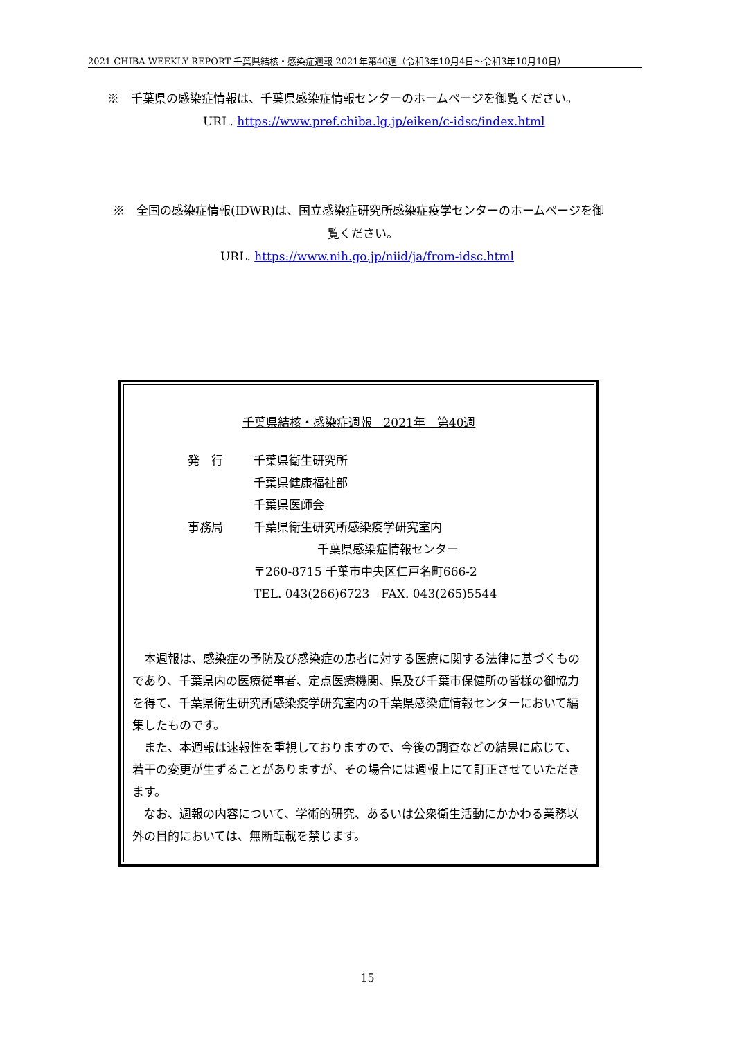2021 CHIBA WEEKLY REPORT 千葉県結核・感染症週報 2021年第40週（令和3年10月4日～令和3年10月10日）
※　千葉県の感染症情報は、千葉県感染症情報センターのホームページを御覧ください。
URL. https://www.pref.chiba.lg.jp/eiken/c-idsc/index.html
※　全国の感染症情報(IDWR)は、国立感染症研究所感染症疫学センターのホームページを御
覧ください。
URL. https://www.nih.go.jp/niid/ja/from-idsc.html
千葉県結核・感染症週報　2021年　第40週
| 発 行 | 千葉県衛生研究所 |
| | 千葉県健康福祉部 |
| | 千葉県医師会 |
| 事務局 | 千葉県衛生研究所感染疫学研究室内 |
| | 千葉県感染症情報センター |
| | 〒260-8715 千葉市中央区仁戸名町666-2 |
| | TEL. 043(266)6723 FAX. 043(265)5544 |
　本週報は、感染症の予防及び感染症の患者に対する医療に関する法律に基づくものであり、千葉県内の医療従事者、定点医療機関、県及び千葉市保健所の皆様の御協力を得て、千葉県衛生研究所感染疫学研究室内の千葉県感染症情報センターにおいて編集したものです。
　また、本週報は速報性を重視しておりますので、今後の調査などの結果に応じて、若干の変更が生ずることがありますが、その場合には週報上にて訂正させていただきます。
　なお、週報の内容について、学術的研究、あるいは公衆衛生活動にかかわる業務以外の目的においては、無断転載を禁じます。
15